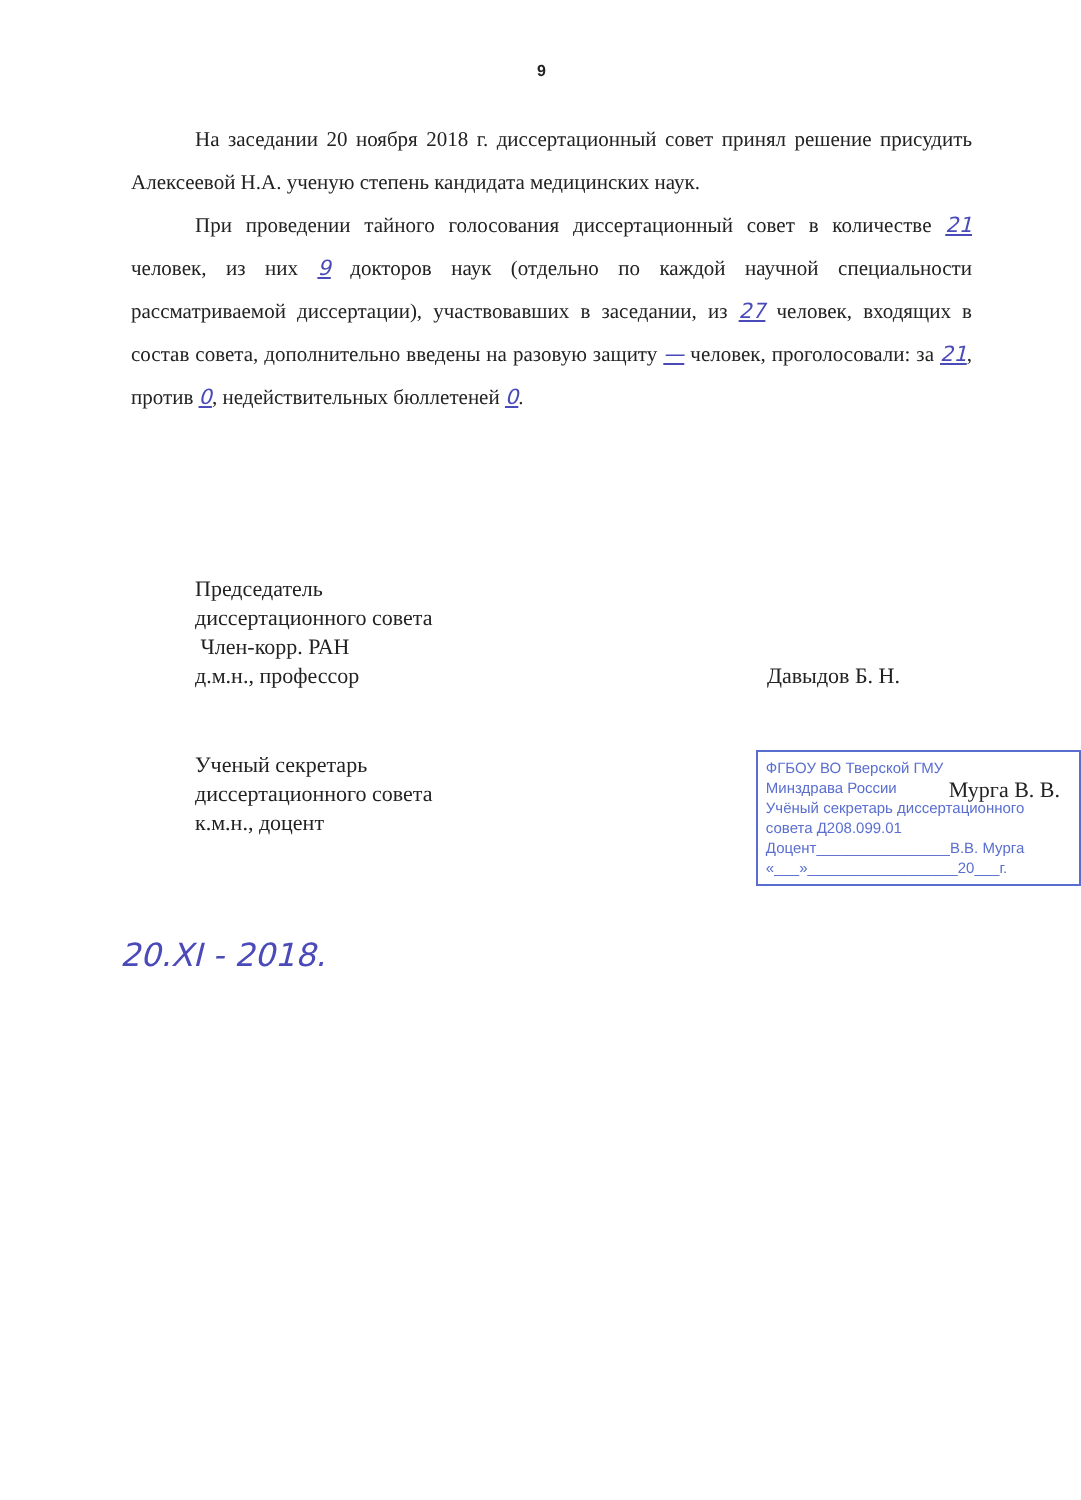9
На заседании 20 ноября 2018 г. диссертационный совет принял решение присудить Алексеевой Н.А. ученую степень кандидата медицинских наук.
При проведении тайного голосования диссертационный совет в количестве 21 человек, из них 9 докторов наук (отдельно по каждой научной специальности рассматриваемой диссертации), участвовавших в заседании, из 27 человек, входящих в состав совета, дополнительно введены на разовую защиту — человек, проголосовали: за 21, против 0, недействительных бюллетеней 0.
Председатель
диссертационного совета
Член-корр. РАН
д.м.н., профессор
Давыдов Б. Н.
Ученый секретарь
диссертационного совета
к.м.н., доцент
ФГБОУ ВО Тверской ГМУ
Минздрава России
Учёный секретарь диссертационного
совета Д208.099.01
Доцент________________В.В. Мурга
«___»__________________20___г.
Мурга В. В.
20.XI - 2018.